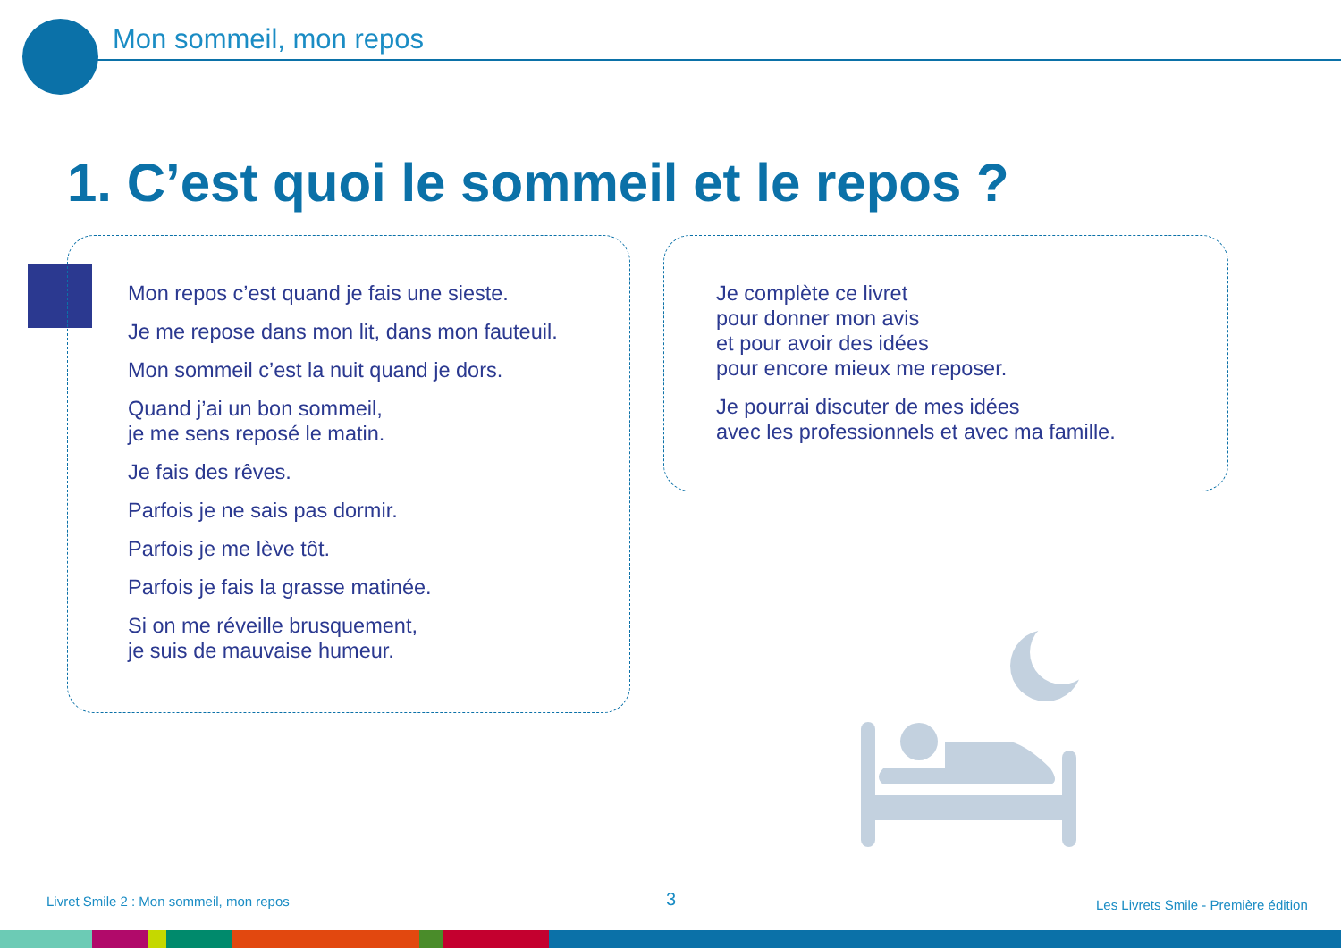Mon sommeil, mon repos
1. C’est quoi le sommeil et le repos ?
Mon repos c’est quand je fais une sieste.
Je me repose dans mon lit, dans mon fauteuil.
Mon sommeil c’est la nuit quand je dors.
Quand j’ai un bon sommeil,
je me sens reposé le matin.
Je fais des rêves.
Parfois je ne sais pas dormir.
Parfois je me lève tôt.
Parfois je fais la grasse matinée.
Si on me réveille brusquement,
je suis de mauvaise humeur.
Je complète ce livret
pour donner mon avis
et pour avoir des idées
pour encore mieux me reposer.
Je pourrai discuter de mes idées
avec les professionnels et avec ma famille.
Livret Smile 2 : Mon sommeil, mon repos
3
Les Livrets Smile - Première édition